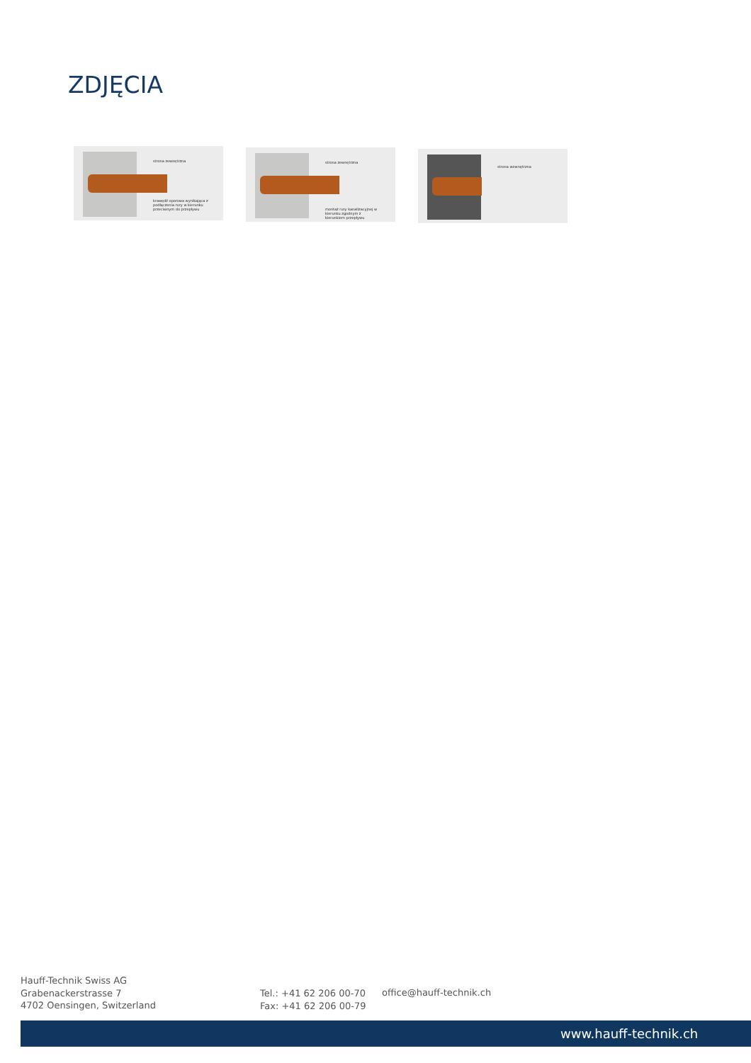ZDJĘCIA
strona zewnętrzna
krawędź oporowa wynikająca z podłączenia rury w kierunku przeciwnym do przepływu
strona zewnętrzna
montaż rury kanalizacyjnej w kierunku zgodnym z kierunkiem przepływu
strona wewnętrzna
Hauff-Technik Swiss AG
Grabenackerstrasse 7
4702 Oensingen, Switzerland
Tel.: +41 62 206 00-70
Fax: +41 62 206 00-79
office@hauff-technik.ch
www.hauff-technik.ch